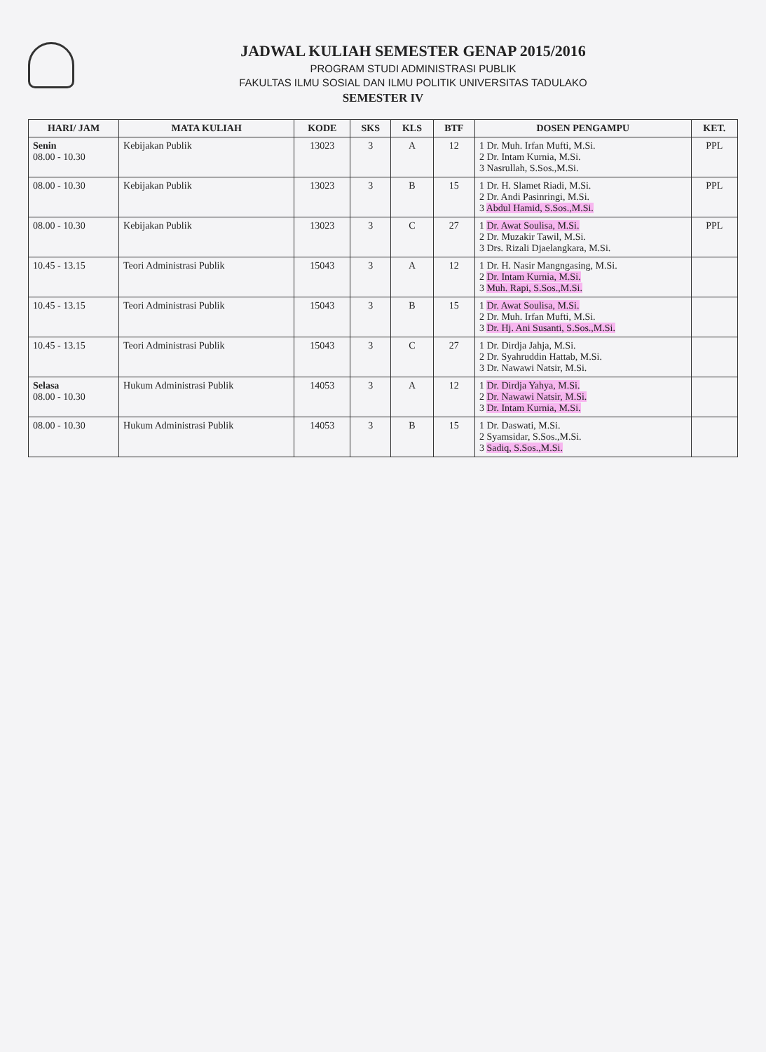JADWAL KULIAH SEMESTER GENAP 2015/2016
PROGRAM STUDI ADMINISTRASI PUBLIK
FAKULTAS ILMU SOSIAL DAN ILMU POLITIK UNIVERSITAS TADULAKO
SEMESTER IV
| HARI/ JAM | MATA KULIAH | KODE | SKS | KLS | BTF | DOSEN PENGAMPU | KET. |
| --- | --- | --- | --- | --- | --- | --- | --- |
| Senin 08.00 - 10.30 | Kebijakan Publik | 13023 | 3 | A | 12 | 1 Dr. Muh. Irfan Mufti, M.Si. 2 Dr. Intam Kurnia, M.Si. 3 Nasrullah, S.Sos.,M.Si. | PPL |
| 08.00 - 10.30 | Kebijakan Publik | 13023 | 3 | B | 15 | 1 Dr. H. Slamet Riadi, M.Si. 2 Dr. Andi Pasinringi, M.Si. 3 Abdul Hamid, S.Sos.,M.Si. | PPL |
| 08.00 - 10.30 | Kebijakan Publik | 13023 | 3 | C | 27 | 1 Dr. Awat Soulisa, M.Si. 2 Dr. Muzakir Tawil, M.Si. 3 Drs. Rizali Djaelangkara, M.Si. | PPL |
| 10.45 - 13.15 | Teori Administrasi Publik | 15043 | 3 | A | 12 | 1 Dr. H. Nasir Mangngasing, M.Si. 2 Dr. Intam Kurnia, M.Si. 3 Muh. Rapi, S.Sos.,M.Si. | |
| 10.45 - 13.15 | Teori Administrasi Publik | 15043 | 3 | B | 15 | 1 Dr. Awat Soulisa, M.Si. 2 Dr. Muh. Irfan Mufti, M.Si. 3 Dr. Hj. Ani Susanti, S.Sos.,M.Si. | |
| 10.45 - 13.15 | Teori Administrasi Publik | 15043 | 3 | C | 27 | 1 Dr. Dirdja Jahja, M.Si. 2 Dr. Syahruddin Hattab, M.Si. 3 Dr. Nawawi Natsir, M.Si. | |
| Selasa 08.00 - 10.30 | Hukum Administrasi Publik | 14053 | 3 | A | 12 | 1 Dr. Dirdja Yahya, M.Si. 2 Dr. Nawawi Natsir, M.Si. 3 Dr. Intam Kurnia, M.Si. | |
| 08.00 - 10.30 | Hukum Administrasi Publik | 14053 | 3 | B | 15 | 1 Dr. Daswati, M.Si. 2 Syamsidar, S.Sos.,M.Si. 3 Sadiq, S.Sos.,M.Si. | |